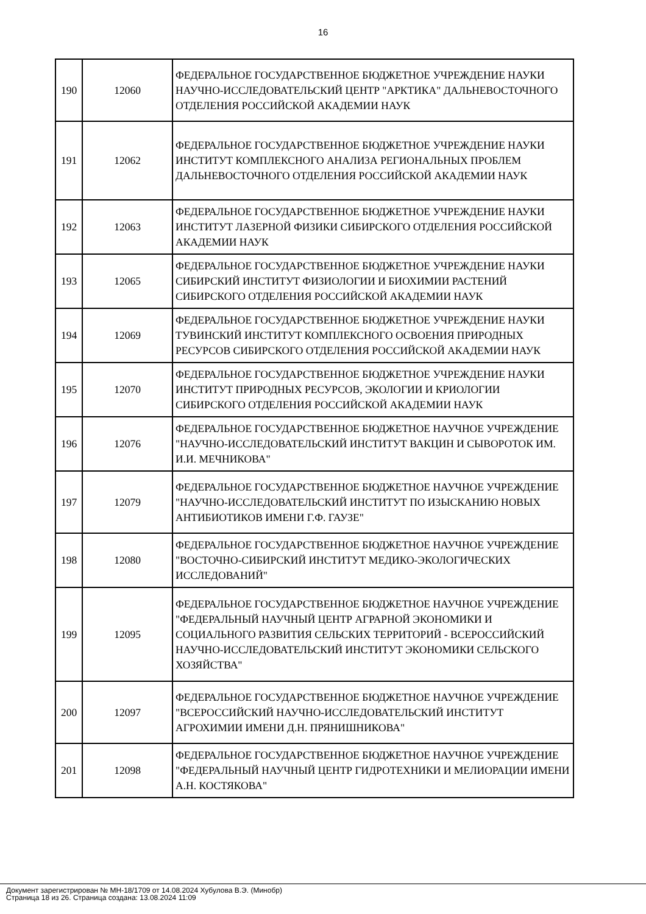16
| 190 | 12060 | ФЕДЕРАЛЬНОЕ ГОСУДАРСТВЕННОЕ БЮДЖЕТНОЕ УЧРЕЖДЕНИЕ НАУКИ НАУЧНО-ИССЛЕДОВАТЕЛЬСКИЙ ЦЕНТР "АРКТИКА" ДАЛЬНЕВОСТОЧНОГО ОТДЕЛЕНИЯ РОССИЙСКОЙ АКАДЕМИИ НАУК |
| 191 | 12062 | ФЕДЕРАЛЬНОЕ ГОСУДАРСТВЕННОЕ БЮДЖЕТНОЕ УЧРЕЖДЕНИЕ НАУКИ ИНСТИТУТ КОМПЛЕКСНОГО АНАЛИЗА РЕГИОНАЛЬНЫХ ПРОБЛЕМ ДАЛЬНЕВОСТОЧНОГО ОТДЕЛЕНИЯ РОССИЙСКОЙ АКАДЕМИИ НАУК |
| 192 | 12063 | ФЕДЕРАЛЬНОЕ ГОСУДАРСТВЕННОЕ БЮДЖЕТНОЕ УЧРЕЖДЕНИЕ НАУКИ ИНСТИТУТ ЛАЗЕРНОЙ ФИЗИКИ СИБИРСКОГО ОТДЕЛЕНИЯ РОССИЙСКОЙ АКАДЕМИИ НАУК |
| 193 | 12065 | ФЕДЕРАЛЬНОЕ ГОСУДАРСТВЕННОЕ БЮДЖЕТНОЕ УЧРЕЖДЕНИЕ НАУКИ СИБИРСКИЙ ИНСТИТУТ ФИЗИОЛОГИИ И БИОХИМИИ РАСТЕНИЙ СИБИРСКОГО ОТДЕЛЕНИЯ РОССИЙСКОЙ АКАДЕМИИ НАУК |
| 194 | 12069 | ФЕДЕРАЛЬНОЕ ГОСУДАРСТВЕННОЕ БЮДЖЕТНОЕ УЧРЕЖДЕНИЕ НАУКИ ТУВИНСКИЙ ИНСТИТУТ КОМПЛЕКСНОГО ОСВОЕНИЯ ПРИРОДНЫХ РЕСУРСОВ СИБИРСКОГО ОТДЕЛЕНИЯ РОССИЙСКОЙ АКАДЕМИИ НАУК |
| 195 | 12070 | ФЕДЕРАЛЬНОЕ ГОСУДАРСТВЕННОЕ БЮДЖЕТНОЕ УЧРЕЖДЕНИЕ НАУКИ ИНСТИТУТ ПРИРОДНЫХ РЕСУРСОВ, ЭКОЛОГИИ И КРИОЛОГИИ СИБИРСКОГО ОТДЕЛЕНИЯ РОССИЙСКОЙ АКАДЕМИИ НАУК |
| 196 | 12076 | ФЕДЕРАЛЬНОЕ ГОСУДАРСТВЕННОЕ БЮДЖЕТНОЕ НАУЧНОЕ УЧРЕЖДЕНИЕ "НАУЧНО-ИССЛЕДОВАТЕЛЬСКИЙ ИНСТИТУТ ВАКЦИН И СЫВОРОТОК ИМ. И.И. МЕЧНИКОВА" |
| 197 | 12079 | ФЕДЕРАЛЬНОЕ ГОСУДАРСТВЕННОЕ БЮДЖЕТНОЕ НАУЧНОЕ УЧРЕЖДЕНИЕ "НАУЧНО-ИССЛЕДОВАТЕЛЬСКИЙ ИНСТИТУТ ПО ИЗЫСКАНИЮ НОВЫХ АНТИБИОТИКОВ ИМЕНИ Г.Ф. ГАУЗЕ" |
| 198 | 12080 | ФЕДЕРАЛЬНОЕ ГОСУДАРСТВЕННОЕ БЮДЖЕТНОЕ НАУЧНОЕ УЧРЕЖДЕНИЕ "ВОСТОЧНО-СИБИРСКИЙ ИНСТИТУТ МЕДИКО-ЭКОЛОГИЧЕСКИХ ИССЛЕДОВАНИЙ" |
| 199 | 12095 | ФЕДЕРАЛЬНОЕ ГОСУДАРСТВЕННОЕ БЮДЖЕТНОЕ НАУЧНОЕ УЧРЕЖДЕНИЕ "ФЕДЕРАЛЬНЫЙ НАУЧНЫЙ ЦЕНТР АГРАРНОЙ ЭКОНОМИКИ И СОЦИАЛЬНОГО РАЗВИТИЯ СЕЛЬСКИХ ТЕРРИТОРИЙ - ВСЕРОССИЙСКИЙ НАУЧНО-ИССЛЕДОВАТЕЛЬСКИЙ ИНСТИТУТ ЭКОНОМИКИ СЕЛЬСКОГО ХОЗЯЙСТВА" |
| 200 | 12097 | ФЕДЕРАЛЬНОЕ ГОСУДАРСТВЕННОЕ БЮДЖЕТНОЕ НАУЧНОЕ УЧРЕЖДЕНИЕ "ВСЕРОССИЙСКИЙ НАУЧНО-ИССЛЕДОВАТЕЛЬСКИЙ ИНСТИТУТ АГРОХИМИИ ИМЕНИ Д.Н. ПРЯНИШНИКОВА" |
| 201 | 12098 | ФЕДЕРАЛЬНОЕ ГОСУДАРСТВЕННОЕ БЮДЖЕТНОЕ НАУЧНОЕ УЧРЕЖДЕНИЕ "ФЕДЕРАЛЬНЫЙ НАУЧНЫЙ ЦЕНТР ГИДРОТЕХНИКИ И МЕЛИОРАЦИИ ИМЕНИ А.Н. КОСТЯКОВА" |
Документ зарегистрирован № МН-18/1709 от 14.08.2024 Хубулова В.Э. (Минобр)
Страница 18 из 26. Страница создана: 13.08.2024 11:09